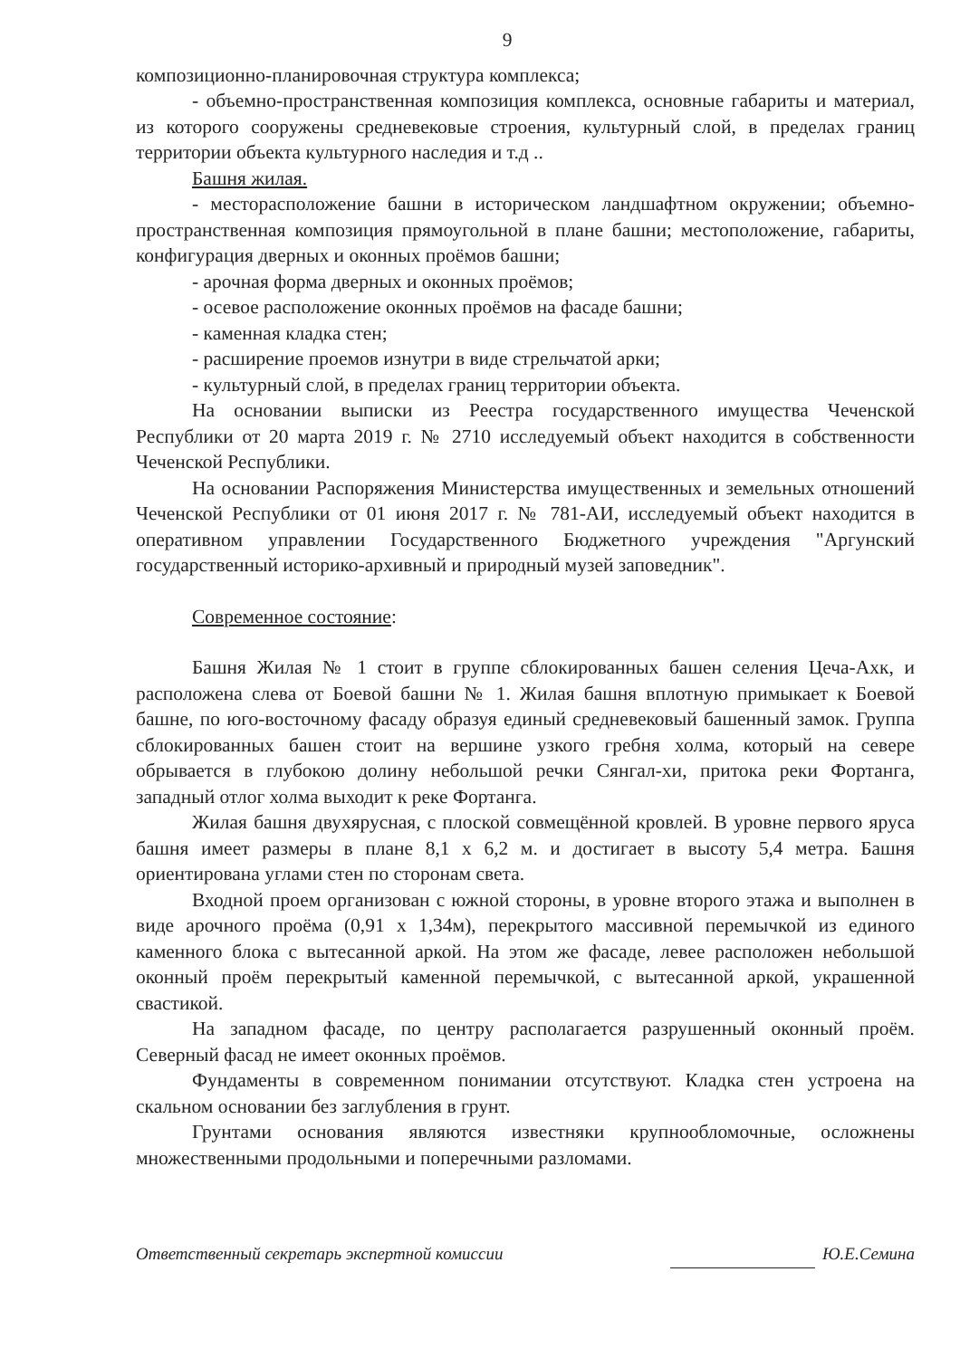9
композиционно-планировочная структура комплекса;
- объемно-пространственная композиция комплекса, основные габариты и материал, из которого сооружены средневековые строения, культурный слой, в пределах границ территории объекта культурного наследия и т.д ..
Башня жилая.
- месторасположение башни в историческом ландшафтном окружении; объемно-пространственная композиция прямоугольной в плане башни; местоположение, габариты, конфигурация дверных и оконных проёмов башни;
- арочная форма дверных и оконных проёмов;
- осевое расположение оконных проёмов на фасаде башни;
- каменная кладка стен;
- расширение проемов изнутри в виде стрельчатой арки;
- культурный слой, в пределах границ территории объекта.
На основании выписки из Реестра государственного имущества Чеченской Республики от 20 марта 2019 г. № 2710 исследуемый объект находится в собственности Чеченской Республики.
На основании Распоряжения Министерства имущественных и земельных отношений Чеченской Республики от 01 июня 2017 г. № 781-АИ, исследуемый объект находится в оперативном управлении Государственного Бюджетного учреждения "Аргунский государственный историко-архивный и природный музей заповедник".
Современное состояние:
Башня Жилая № 1 стоит в группе сблокированных башен селения Цеча-Ахк, и расположена слева от Боевой башни № 1. Жилая башня вплотную примыкает к Боевой башне, по юго-восточному фасаду образуя единый средневековый башенный замок. Группа сблокированных башен стоит на вершине узкого гребня холма, который на севере обрывается в глубокою долину небольшой речки Сянгал-хи, притока реки Фортанга, западный отлог холма выходит к реке Фортанга.
Жилая башня двухярусная, с плоской совмещённой кровлей. В уровне первого яруса башня имеет размеры в плане 8,1 х 6,2 м. и достигает в высоту 5,4 метра. Башня ориентирована углами стен по сторонам света.
Входной проем организован с южной стороны, в уровне второго этажа и выполнен в виде арочного проёма (0,91 х 1,34м), перекрытого массивной перемычкой из единого каменного блока с вытесанной аркой. На этом же фасаде, левее расположен небольшой оконный проём перекрытый каменной перемычкой, с вытесанной аркой, украшенной свастикой.
На западном фасаде, по центру располагается разрушенный оконный проём. Северный фасад не имеет оконных проёмов.
Фундаменты в современном понимании отсутствуют. Кладка стен устроена на скальном основании без заглубления в грунт.
Грунтами основания являются известняки крупнообломочные, осложнены множественными продольными и поперечными разломами.
Ответственный секретарь экспертной комиссии Ю.Е.Семина